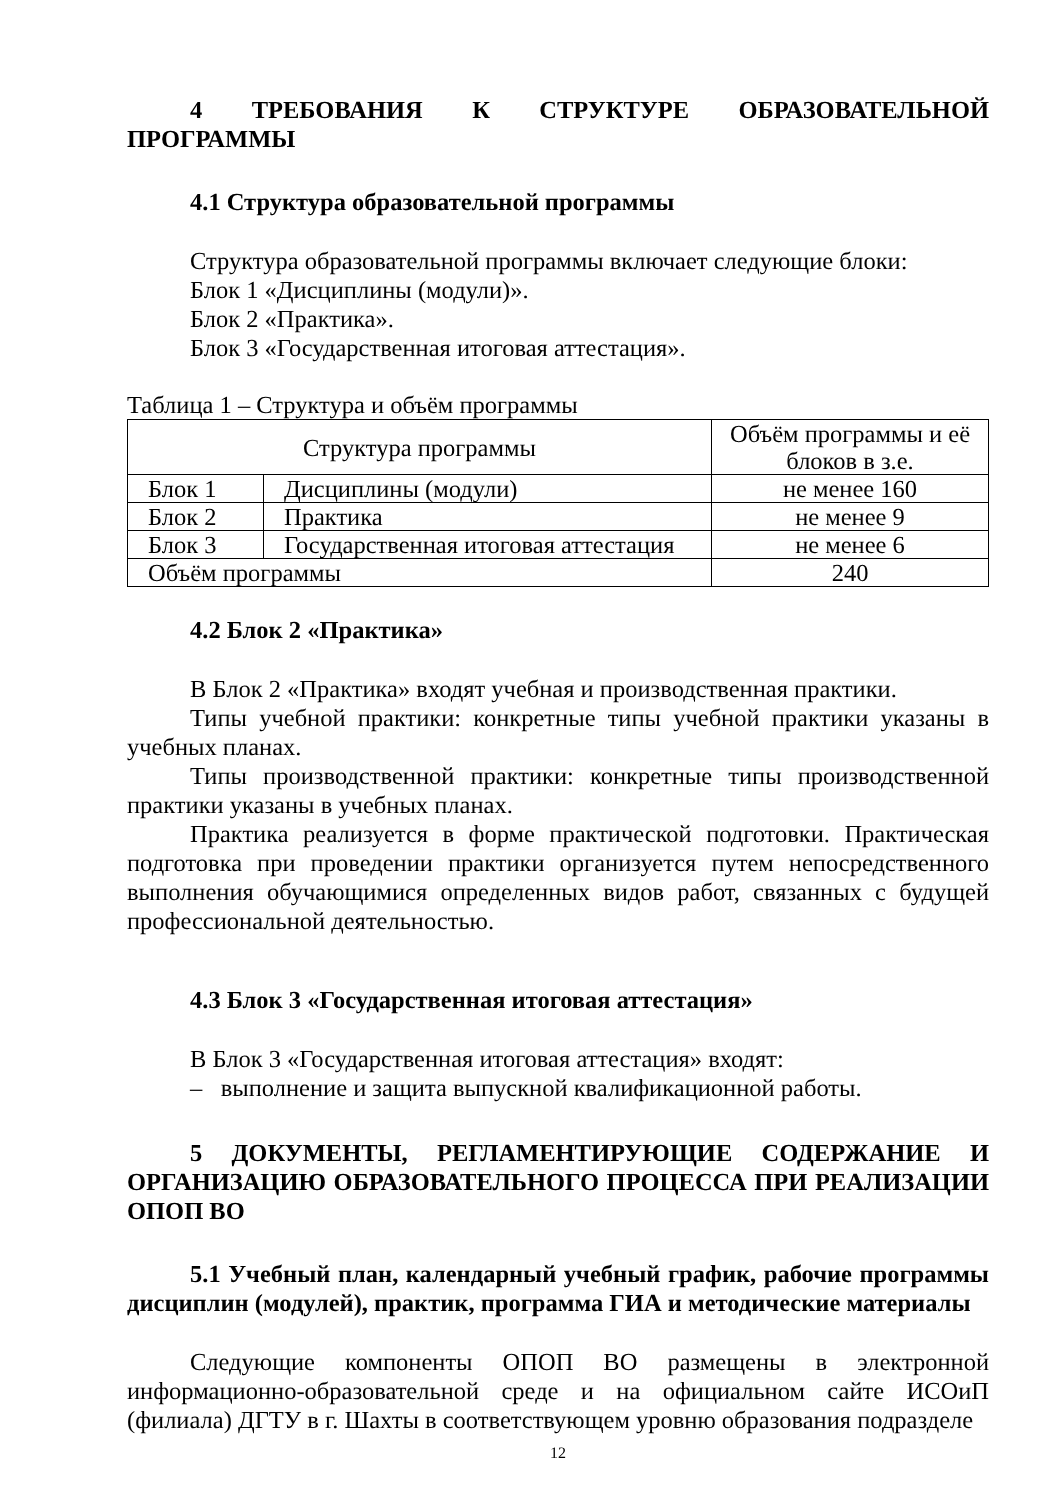4 ТРЕБОВАНИЯ К СТРУКТУРЕ ОБРАЗОВАТЕЛЬНОЙ ПРОГРАММЫ
4.1 Структура образовательной программы
Структура образовательной программы включает следующие блоки:
Блок 1 «Дисциплины (модули)».
Блок 2 «Практика».
Блок 3 «Государственная итоговая аттестация».
Таблица 1 – Структура и объём программы
| Структура программы | | Объём программы и её блоков в з.е. |
| Блок 1 | Дисциплины (модули) | не менее 160 |
| Блок 2 | Практика | не менее 9 |
| Блок 3 | Государственная итоговая аттестация | не менее 6 |
| Объём программы | | 240 |
4.2 Блок 2 «Практика»
В Блок 2 «Практика» входят учебная и производственная практики.
Типы учебной практики: конкретные типы учебной практики указаны в учебных планах.
Типы производственной практики: конкретные типы производственной практики указаны в учебных планах.
Практика реализуется в форме практической подготовки. Практическая подготовка при проведении практики организуется путем непосредственного выполнения обучающимися определенных видов работ, связанных с будущей профессиональной деятельностью.
4.3 Блок 3 «Государственная итоговая аттестация»
В Блок 3 «Государственная итоговая аттестация» входят:
– выполнение и защита выпускной квалификационной работы.
5 ДОКУМЕНТЫ, РЕГЛАМЕНТИРУЮЩИЕ СОДЕРЖАНИЕ И ОРГАНИЗАЦИЮ ОБРАЗОВАТЕЛЬНОГО ПРОЦЕССА ПРИ РЕАЛИЗАЦИИ ОПОП ВО
5.1 Учебный план, календарный учебный график, рабочие программы дисциплин (модулей), практик, программа ГИА и методические материалы
Следующие компоненты ОПОП ВО размещены в электронной информационно-образовательной среде и на официальном сайте ИСОиП (филиала) ДГТУ в г. Шахты в соответствующем уровню образования подразделе
12